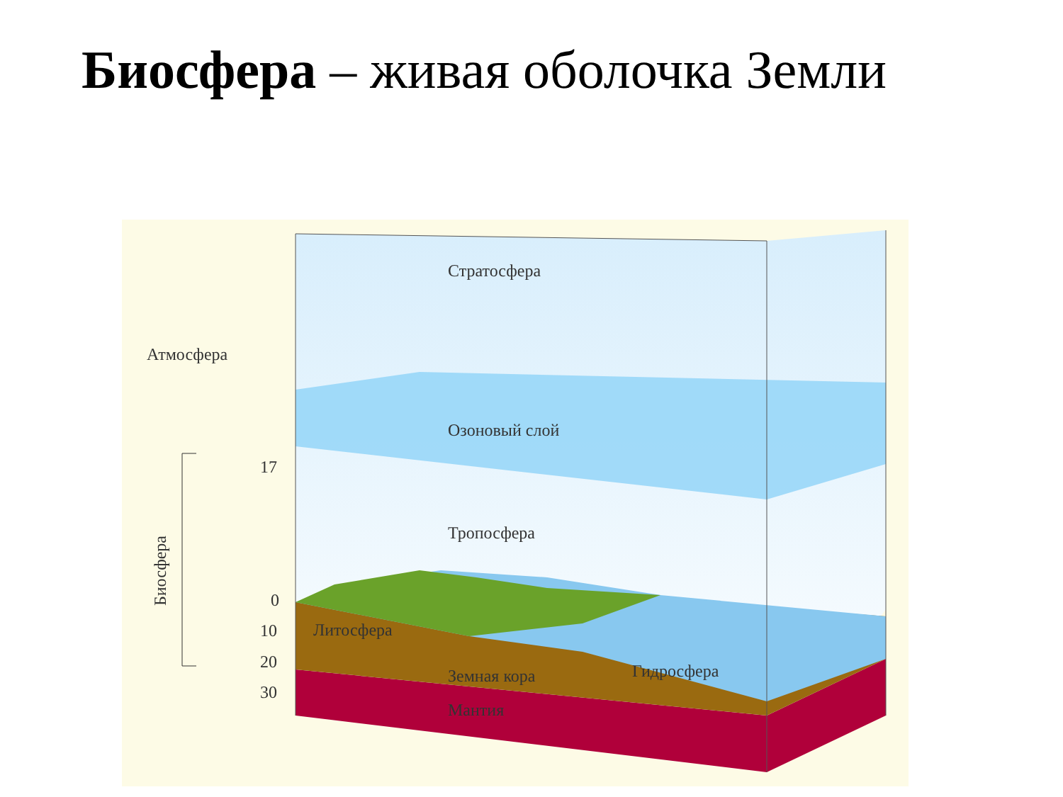Биосфера – живая оболочка Земли
Стратосфера
Атмосфера
Озоновый слой
Тропосфера
Литосфера
Земная кора
Гидросфера
Мантия
17
0
10
20
30
Биосфера